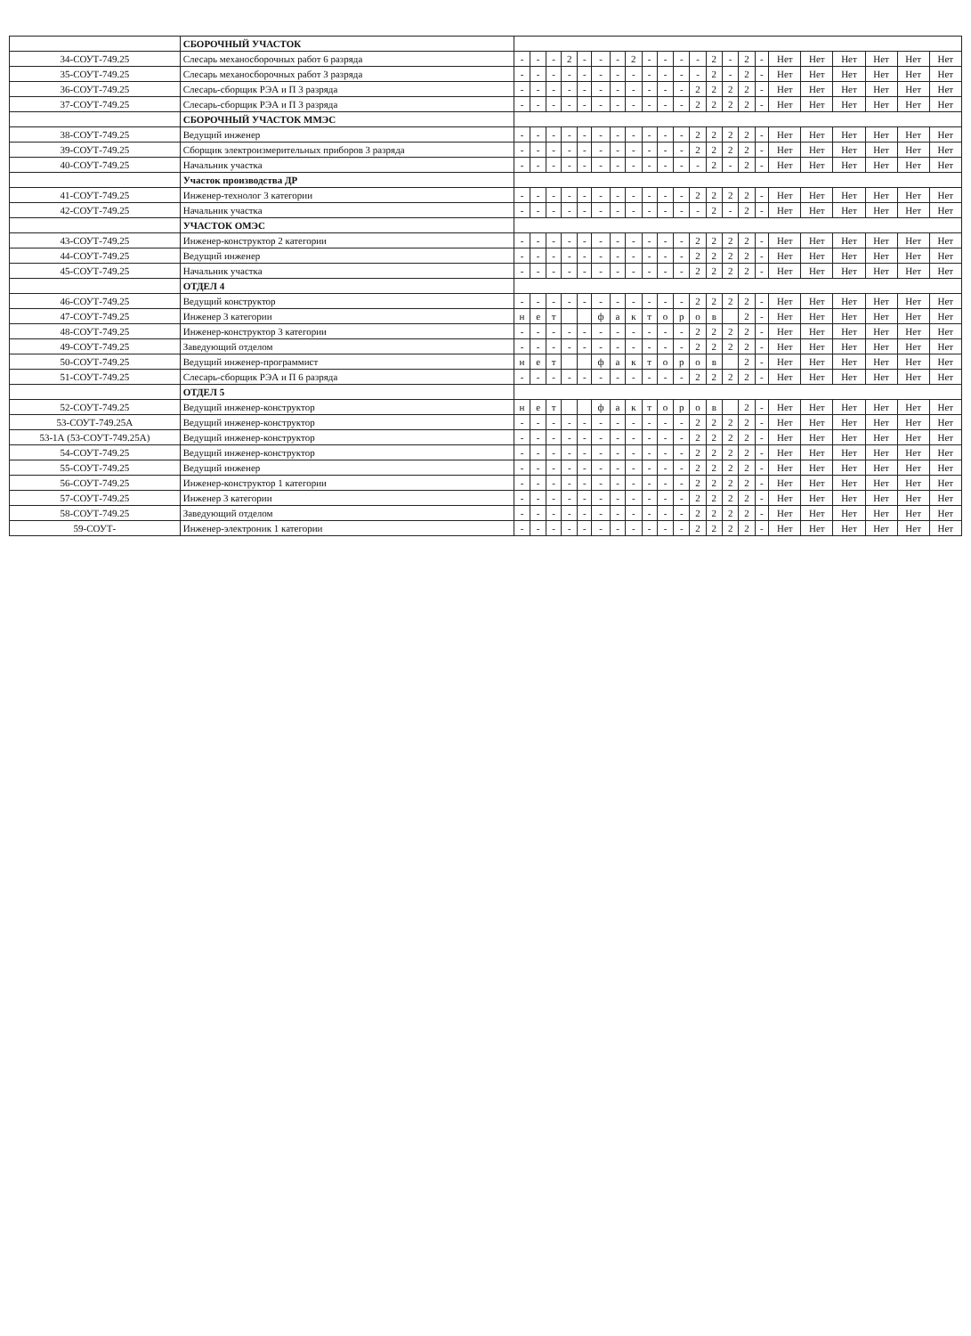| | СБОРОЧНЫЙ УЧАСТОК | | | | | | | | | | | | | | | | | | | | | | |
| 34-СОУТ-749.25 | Слесарь механосборочных работ 6 разряда | - | - | - | 2 | - | - | - | 2 | - | - | - | - | 2 | - | 2 | - | Нет | Нет | Нет | Нет | Нет | Нет |
| 35-СОУТ-749.25 | Слесарь механосборочных работ 3 разряда | - | - | - | - | - | - | - | - | - | - | - | - | 2 | - | 2 | - | Нет | Нет | Нет | Нет | Нет | Нет |
| 36-СОУТ-749.25 | Слесарь-сборщик РЭА и П 3 разряда | - | - | - | - | - | - | - | - | - | - | - | 2 | 2 | 2 | 2 | - | Нет | Нет | Нет | Нет | Нет | Нет |
| 37-СОУТ-749.25 | Слесарь-сборщик РЭА и П 3 разряда | - | - | - | - | - | - | - | - | - | - | - | 2 | 2 | 2 | 2 | - | Нет | Нет | Нет | Нет | Нет | Нет |
| | СБОРОЧНЫЙ УЧАСТОК ММЭС | | | | | | | | | | | | | | | | | | | | | | |
| 38-СОУТ-749.25 | Ведущий инженер | - | - | - | - | - | - | - | - | - | - | - | 2 | 2 | 2 | 2 | - | Нет | Нет | Нет | Нет | Нет | Нет |
| 39-СОУТ-749.25 | Сборщик электроизмерительных приборов 3 разряда | - | - | - | - | - | - | - | - | - | - | - | 2 | 2 | 2 | 2 | - | Нет | Нет | Нет | Нет | Нет | Нет |
| 40-СОУТ-749.25 | Начальник участка | - | - | - | - | - | - | - | - | - | - | - | - | 2 | - | 2 | - | Нет | Нет | Нет | Нет | Нет | Нет |
| | Участок производства ДР | | | | | | | | | | | | | | | | | | | | | | |
| 41-СОУТ-749.25 | Инженер-технолог 3 категории | - | - | - | - | - | - | - | - | - | - | - | 2 | 2 | 2 | 2 | - | Нет | Нет | Нет | Нет | Нет | Нет |
| 42-СОУТ-749.25 | Начальник участка | - | - | - | - | - | - | - | - | - | - | - | - | 2 | - | 2 | - | Нет | Нет | Нет | Нет | Нет | Нет |
| | УЧАСТОК ОМЭС | | | | | | | | | | | | | | | | | | | | | | |
| 43-СОУТ-749.25 | Инженер-конструктор 2 категории | - | - | - | - | - | - | - | - | - | - | - | 2 | 2 | 2 | 2 | - | Нет | Нет | Нет | Нет | Нет | Нет |
| 44-СОУТ-749.25 | Ведущий инженер | - | - | - | - | - | - | - | - | - | - | - | 2 | 2 | 2 | 2 | - | Нет | Нет | Нет | Нет | Нет | Нет |
| 45-СОУТ-749.25 | Начальник участка | - | - | - | - | - | - | - | - | - | - | - | 2 | 2 | 2 | 2 | - | Нет | Нет | Нет | Нет | Нет | Нет |
| | ОТДЕЛ 4 | | | | | | | | | | | | | | | | | | | | | | |
| 46-СОУТ-749.25 | Ведущий конструктор | - | - | - | - | - | - | - | - | - | - | - | 2 | 2 | 2 | 2 | - | Нет | Нет | Нет | Нет | Нет | Нет |
| 47-СОУТ-749.25 | Инженер 3 категории | н | е | т | | | ф | а | к | т | о | р | о | в | | 2 | - | Нет | Нет | Нет | Нет | Нет | Нет |
| 48-СОУТ-749.25 | Инженер-конструктор 3 категории | - | - | - | - | - | - | - | - | - | - | - | 2 | 2 | 2 | 2 | - | Нет | Нет | Нет | Нет | Нет | Нет |
| 49-СОУТ-749.25 | Заведующий отделом | - | - | - | - | - | - | - | - | - | - | - | 2 | 2 | 2 | 2 | - | Нет | Нет | Нет | Нет | Нет | Нет |
| 50-СОУТ-749.25 | Ведущий инженер-программист | н | е | т | | | ф | а | к | т | о | р | о | в | | 2 | - | Нет | Нет | Нет | Нет | Нет | Нет |
| 51-СОУТ-749.25 | Слесарь-сборщик РЭА и П 6 разряда | - | - | - | - | - | - | - | - | - | - | - | 2 | 2 | 2 | 2 | - | Нет | Нет | Нет | Нет | Нет | Нет |
| | ОТДЕЛ 5 | | | | | | | | | | | | | | | | | | | | | | |
| 52-СОУТ-749.25 | Ведущий инженер-конструктор | н | е | т | | | ф | а | к | т | о | р | о | в | | 2 | - | Нет | Нет | Нет | Нет | Нет | Нет |
| 53-СОУТ-749.25А | Ведущий инженер-конструктор | - | - | - | - | - | - | - | - | - | - | - | 2 | 2 | 2 | 2 | - | Нет | Нет | Нет | Нет | Нет | Нет |
| 53-1А (53-СОУТ-749.25А) | Ведущий инженер-конструктор | - | - | - | - | - | - | - | - | - | - | - | 2 | 2 | 2 | 2 | - | Нет | Нет | Нет | Нет | Нет | Нет |
| 54-СОУТ-749.25 | Ведущий инженер-конструктор | - | - | - | - | - | - | - | - | - | - | - | 2 | 2 | 2 | 2 | - | Нет | Нет | Нет | Нет | Нет | Нет |
| 55-СОУТ-749.25 | Ведущий инженер | - | - | - | - | - | - | - | - | - | - | - | 2 | 2 | 2 | 2 | - | Нет | Нет | Нет | Нет | Нет | Нет |
| 56-СОУТ-749.25 | Инженер-конструктор 1 категории | - | - | - | - | - | - | - | - | - | - | - | 2 | 2 | 2 | 2 | - | Нет | Нет | Нет | Нет | Нет | Нет |
| 57-СОУТ-749.25 | Инженер 3 категории | - | - | - | - | - | - | - | - | - | - | - | 2 | 2 | 2 | 2 | - | Нет | Нет | Нет | Нет | Нет | Нет |
| 58-СОУТ-749.25 | Заведующий отделом | - | - | - | - | - | - | - | - | - | - | - | 2 | 2 | 2 | 2 | - | Нет | Нет | Нет | Нет | Нет | Нет |
| 59-СОУТ- | Инженер-электроник 1 категории | - | - | - | - | - | - | - | - | - | - | - | 2 | 2 | 2 | 2 | - | Нет | Нет | Нет | Нет | Нет | Нет |